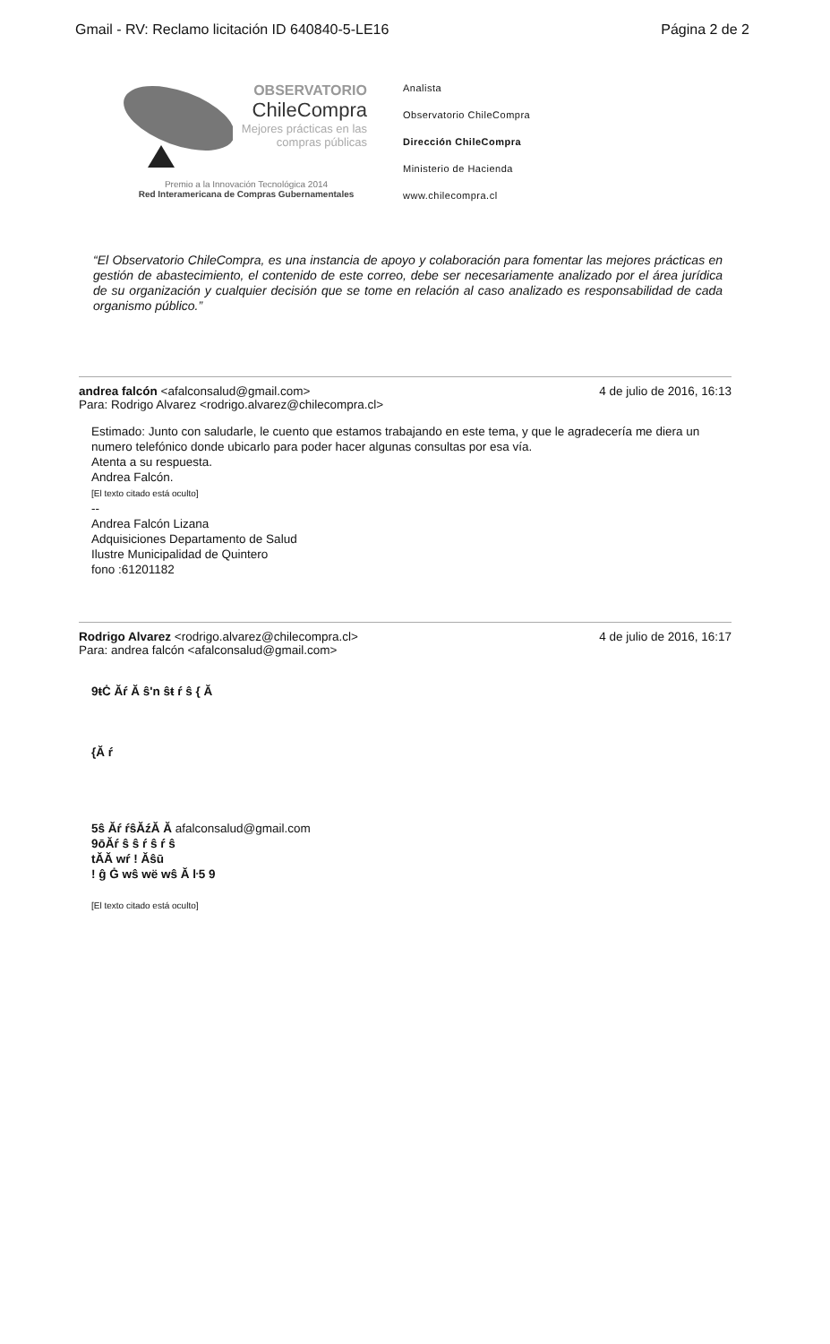Gmail - RV: Reclamo licitación ID 640840-5-LE16 Página 2 de 2
OBSERVATORIO
ChileCompra
Mejores prácticas en las compras públicas
Premio a la Innovación Tecnológica 2014
Red Interamericana de Compras Gubernamentales
Analista
Observatorio ChileCompra
Dirección ChileCompra
Ministerio de Hacienda
www.chilecompra.cl
“El Observatorio ChileCompra, es una instancia de apoyo y colaboración para fomentar las mejores prácticas en gestión de abastecimiento, el contenido de este correo, debe ser necesariamente analizado por el área jurídica de su organización y cualquier decisión que se tome en relación al caso analizado es responsabilidad de cada organismo público.”
andrea falcón <afalconsalud@gmail.com> 4 de julio de 2016, 16:13
Para: Rodrigo Alvarez <rodrigo.alvarez@chilecompra.cl>
Estimado: Junto con saludarle, le cuento que estamos trabajando en este tema, y que le agradecería me diera un numero telefónico donde ubicarlo para poder hacer algunas consultas por esa vía.
Atenta a su respuesta.
Andrea Falcón.
[El texto citado está oculto]
--
Andrea Falcón Lizana
Adquisiciones Departamento de Salud
Ilustre Municipalidad de Quintero
fono :61201182
Rodrigo Alvarez <rodrigo.alvarez@chilecompra.cl> 4 de julio de 2016, 16:17
Para: andrea falcón <afalconsalud@gmail.com>
9ŧĊ Ăŕ Ă ŝ'n ŝŧ ŕ ŝ { Ă
{Ă ŕ
5ŝ Ăŕ ŕŝĂźĂ Ă afalconsalud@gmail.com
9ōĂŕ ŝ ŝ ŕ ŝ ŕ ŝ
tĂĂ wŕ ! Ăŝū
! ĝ Ġ wŝ wë wŝ Ă ŀ5 9
[El texto citado está oculto]